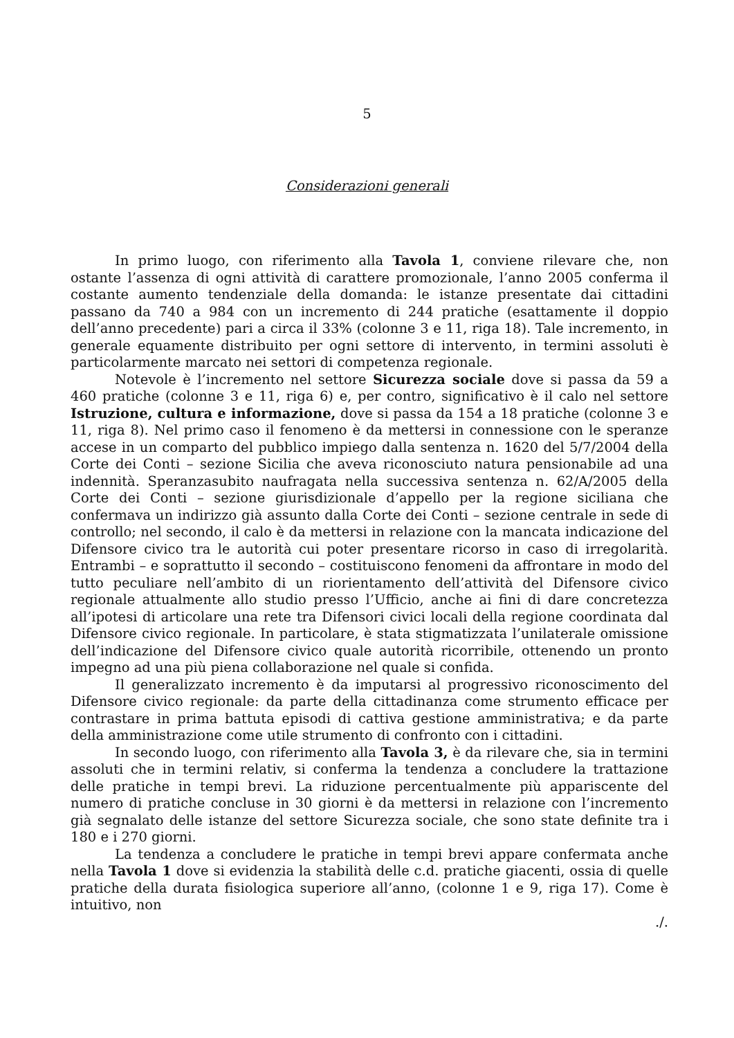5
Considerazioni generali
In primo luogo, con riferimento alla Tavola 1, conviene rilevare che, non ostante l’assenza di ogni attività di carattere promozionale, l’anno 2005 conferma il costante aumento tendenziale della domanda: le istanze presentate dai cittadini passano da 740 a 984 con un incremento di 244 pratiche (esattamente il doppio dell’anno precedente) pari a circa il 33% (colonne 3 e 11, riga 18). Tale incremento, in generale equamente distribuito per ogni settore di intervento, in termini assoluti è particolarmente marcato nei settori di competenza regionale.
Notevole è l’incremento nel settore Sicurezza sociale dove si passa da 59 a 460 pratiche (colonne 3 e 11, riga 6) e, per contro, significativo è il calo nel settore Istruzione, cultura e informazione, dove si passa da 154 a 18 pratiche (colonne 3 e 11, riga 8). Nel primo caso il fenomeno è da mettersi in connessione con le speranze accese in un comparto del pubblico impiego dalla sentenza n. 1620 del 5/7/2004 della Corte dei Conti – sezione Sicilia che aveva riconosciuto natura pensionabile ad una indennità. Speranzasubito naufragata nella successiva sentenza n. 62/A/2005 della Corte dei Conti – sezione giurisdizionale d’appello per la regione siciliana che confermava un indirizzo già assunto dalla Corte dei Conti – sezione centrale in sede di controllo; nel secondo, il calo è da mettersi in relazione con la mancata indicazione del Difensore civico tra le autorità cui poter presentare ricorso in caso di irregolarità. Entrambi – e soprattutto il secondo – costituiscono fenomeni da affrontare in modo del tutto peculiare nell’ambito di un riorientamento dell’attività del Difensore civico regionale attualmente allo studio presso l’Ufficio, anche ai fini di dare concretezza all’ipotesi di articolare una rete tra Difensori civici locali della regione coordinata dal Difensore civico regionale. In particolare, è stata stigmatizzata l’unilaterale omissione dell’indicazione del Difensore civico quale autorità ricorribile, ottenendo un pronto impegno ad una più piena collaborazione nel quale si confida.
Il generalizzato incremento è da imputarsi al progressivo riconoscimento del Difensore civico regionale: da parte della cittadinanza come strumento efficace per contrastare in prima battuta episodi di cattiva gestione amministrativa; e da parte della amministrazione come utile strumento di confronto con i cittadini.
In secondo luogo, con riferimento alla Tavola 3, è da rilevare che, sia in termini assoluti che in termini relativ, si conferma la tendenza a concludere la trattazione delle pratiche in tempi brevi. La riduzione percentualmente più appariscente del numero di pratiche concluse in 30 giorni è da mettersi in relazione con l’incremento già segnalato delle istanze del settore Sicurezza sociale, che sono state definite tra i 180 e i 270 giorni.
La tendenza a concludere le pratiche in tempi brevi appare confermata anche nella Tavola 1 dove si evidenzia la stabilità delle c.d. pratiche giacenti, ossia di quelle pratiche della durata fisiologica superiore all’anno, (colonne 1 e 9, riga 17). Come è intuitivo, non
./.